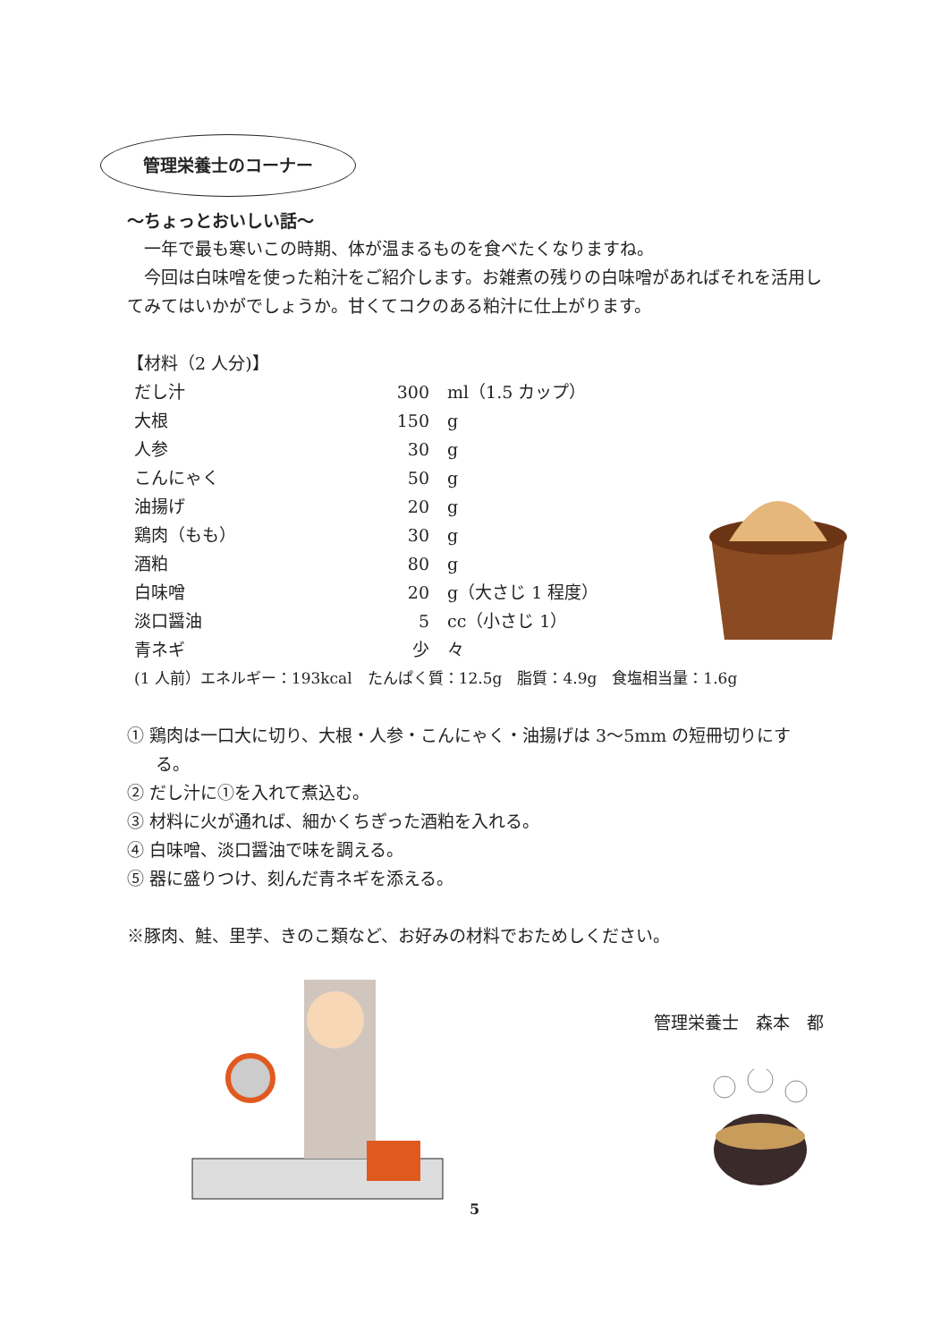管理栄養士のコーナー
～ちょっとおいしい話～
　一年で最も寒いこの時期、体が温まるものを食べたくなりますね。
　今回は白味噌を使った粕汁をご紹介します。お雑煮の残りの白味噌があればそれを活用してみてはいかがでしょうか。甘くてコクのある粕汁に仕上がります。
【材料（2 人分)】
| だし汁 | 300 | ml（1.5 カップ） |
| 大根 | 150 | g |
| 人参 | 30 | g |
| こんにゃく | 50 | g |
| 油揚げ | 20 | g |
| 鶏肉（もも） | 30 | g |
| 酒粕 | 80 | g |
| 白味噌 | 20 | g（大さじ 1 程度） |
| 淡口醤油 | 5 | cc（小さじ 1） |
| 青ネギ | 少 | 々 |
(1 人前）エネルギー：193kcal　たんぱく質：12.5g　脂質：4.9g　食塩相当量：1.6g
① 鶏肉は一口大に切り、大根・人参・こんにゃく・油揚げは 3～5mm の短冊切りにする。
② だし汁に①を入れて煮込む。
③ 材料に火が通れば、細かくちぎった酒粕を入れる。
④ 白味噌、淡口醤油で味を調える。
⑤ 器に盛りつけ、刻んだ青ネギを添える。
※豚肉、鮭、里芋、きのこ類など、お好みの材料でおためしください。
管理栄養士　森本　都
5